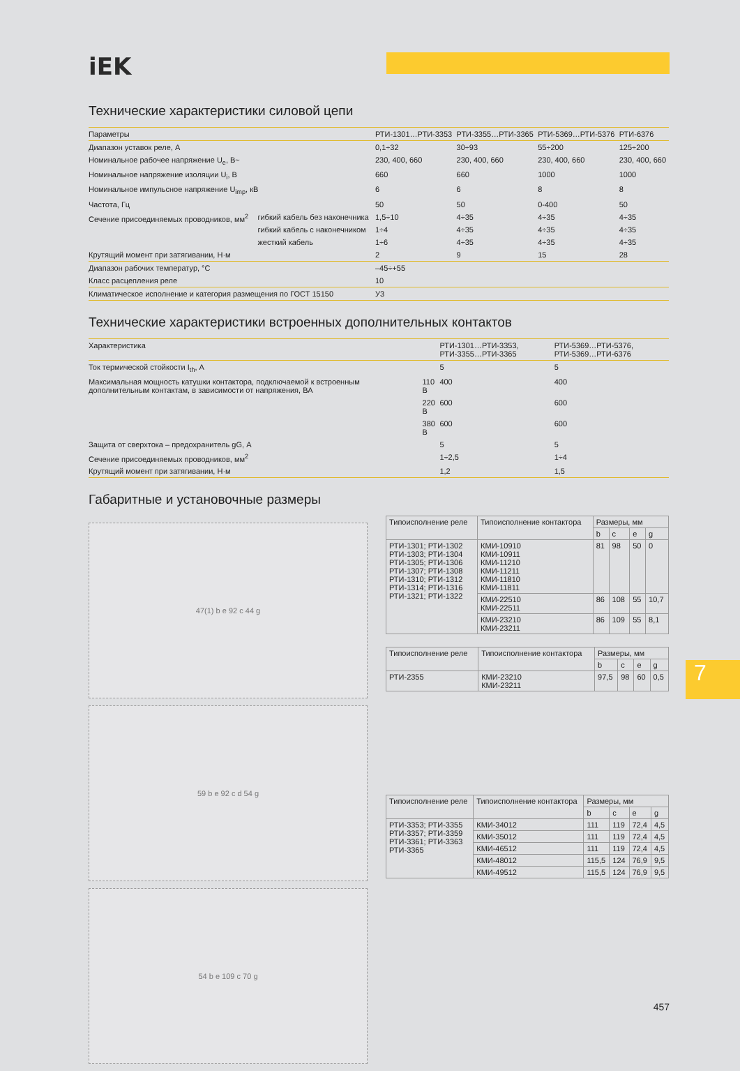iEK
Технические характеристики силовой цепи
| Параметры | | РТИ-1301…РТИ-3353 | РТИ-3355…РТИ-3365 | РТИ-5369…РТИ-5376 | РТИ-6376 |
| --- | --- | --- | --- | --- | --- |
| Диапазон уставок реле, А | | 0,1÷32 | 30÷93 | 55÷200 | 125÷200 |
| Номинальное рабочее напряжение U<sub>e</sub>, В~ | | 230, 400, 660 | 230, 400, 660 | 230, 400, 660 | 230, 400, 660 |
| Номинальное напряжение изоляции U<sub>i</sub>, В | | 660 | 660 | 1000 | 1000 |
| Номинальное импульсное напряжение U<sub>imp</sub>, кВ | | 6 | 6 | 8 | 8 |
| Частота, Гц | | 50 | 50 | 0-400 | 50 |
| Сечение присоединяемых проводников, мм<sup>2</sup> | гибкий кабель без наконечника | 1,5÷10 | 4÷35 | 4÷35 | 4÷35 |
| | гибкий кабель с наконечником | 1÷4 | 4÷35 | 4÷35 | 4÷35 |
| | жесткий кабель | 1÷6 | 4÷35 | 4÷35 | 4÷35 |
| Крутящий момент при затягивании, Н·м | | 2 | 9 | 15 | 28 |
| Диапазон рабочих температур, °С | | –45÷+55 | | | |
| Класс расцепления реле | | 10 | | | |
| Климатическое исполнение и категория размещения по ГОСТ 15150 | | У3 | | | |
Технические характеристики встроенных дополнительных контактов
| Характеристика | | РТИ-1301…РТИ-3353, РТИ-3355…РТИ-3365 | РТИ-5369…РТИ-5376, РТИ-5369…РТИ-6376 |
| --- | --- | --- | --- |
| Ток термической стойкости I<sub>th</sub>, А | | 5 | 5 |
| Максимальная мощность катушки контактора, подключаемой к встроенным дополнительным контактам, в зависимости от напряжения, ВА | 110 В | 400 | 400 |
| | 220 В | 600 | 600 |
| | 380 В | 600 | 600 |
| Защита от сверхтока – предохранитель gG, А | | 5 | 5 |
| Сечение присоединяемых проводников, мм<sup>2</sup> | | 1÷2,5 | 1÷4 |
| Крутящий момент при затягивании, Н·м | | 1,2 | 1,5 |
Габаритные и установочные размеры
47(1) b e 92 c 44 g
59 b e 92 c d 54 g
54 b e 109 c 70 g
| Типоисполнение реле | Типоисполнение контактора | Размеры, мм | | | |
| --- | --- | --- | --- | --- | --- |
| | | b | c | e | g |
| РТИ-1301; РТИ-1302 РТИ-1303; РТИ-1304 РТИ-1305; РТИ-1306 РТИ-1307; РТИ-1308 РТИ-1310; РТИ-1312 РТИ-1314; РТИ-1316 РТИ-1321; РТИ-1322 | КМИ-10910 КМИ-10911 КМИ-11210 КМИ-11211 КМИ-11810 КМИ-11811 | 81 | 98 | 50 | 0 |
| | КМИ-22510 КМИ-22511 | 86 | 108 | 55 | 10,7 |
| | КМИ-23210 КМИ-23211 | 86 | 109 | 55 | 8,1 |
| Типоисполнение реле | Типоисполнение контактора | Размеры, мм | | | |
| --- | --- | --- | --- | --- | --- |
| | | b | c | e | g |
| РТИ-2355 | КМИ-23210 КМИ-23211 | 97,5 | 98 | 60 | 0,5 |
| Типоисполнение реле | Типоисполнение контактора | Размеры, мм | | | |
| --- | --- | --- | --- | --- | --- |
| | | b | c | e | g |
| РТИ-3353; РТИ-3355 РТИ-3357; РТИ-3359 РТИ-3361; РТИ-3363 РТИ-3365 | КМИ-34012 | 111 | 119 | 72,4 | 4,5 |
| | КМИ-35012 | 111 | 119 | 72,4 | 4,5 |
| | КМИ-46512 | 111 | 119 | 72,4 | 4,5 |
| | КМИ-48012 | 115,5 | 124 | 76,9 | 9,5 |
| | КМИ-49512 | 115,5 | 124 | 76,9 | 9,5 |
7
457